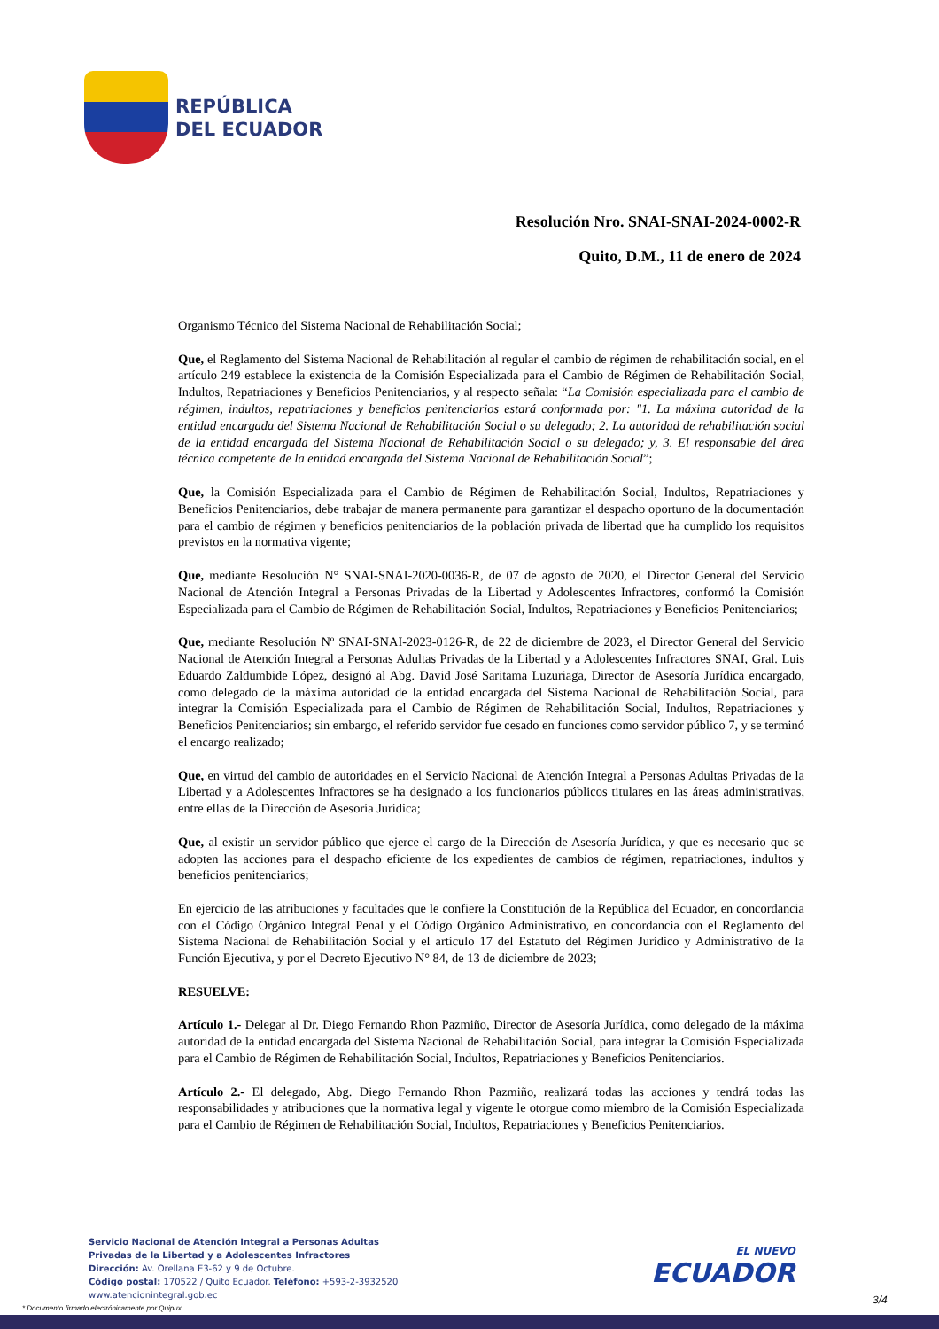REPÚBLICA
DEL ECUADOR
Resolución Nro. SNAI-SNAI-2024-0002-R
Quito, D.M., 11 de enero de 2024
Organismo Técnico del Sistema Nacional de Rehabilitación Social;
Que, el Reglamento del Sistema Nacional de Rehabilitación al regular el cambio de régimen de rehabilitación social, en el artículo 249 establece la existencia de la Comisión Especializada para el Cambio de Régimen de Rehabilitación Social, Indultos, Repatriaciones y Beneficios Penitenciarios, y al respecto señala: “La Comisión especializada para el cambio de régimen, indultos, repatriaciones y beneficios penitenciarios estará conformada por: "1. La máxima autoridad de la entidad encargada del Sistema Nacional de Rehabilitación Social o su delegado; 2. La autoridad de rehabilitación social de la entidad encargada del Sistema Nacional de Rehabilitación Social o su delegado; y, 3. El responsable del área técnica competente de la entidad encargada del Sistema Nacional de Rehabilitación Social”;
Que, la Comisión Especializada para el Cambio de Régimen de Rehabilitación Social, Indultos, Repatriaciones y Beneficios Penitenciarios, debe trabajar de manera permanente para garantizar el despacho oportuno de la documentación para el cambio de régimen y beneficios penitenciarios de la población privada de libertad que ha cumplido los requisitos previstos en la normativa vigente;
Que, mediante Resolución N° SNAI-SNAI-2020-0036-R, de 07 de agosto de 2020, el Director General del Servicio Nacional de Atención Integral a Personas Privadas de la Libertad y Adolescentes Infractores, conformó la Comisión Especializada para el Cambio de Régimen de Rehabilitación Social, Indultos, Repatriaciones y Beneficios Penitenciarios;
Que, mediante Resolución Nº SNAI-SNAI-2023-0126-R, de 22 de diciembre de 2023, el Director General del Servicio Nacional de Atención Integral a Personas Adultas Privadas de la Libertad y a Adolescentes Infractores SNAI, Gral. Luis Eduardo Zaldumbide López, designó al Abg. David José Saritama Luzuriaga, Director de Asesoría Jurídica encargado, como delegado de la máxima autoridad de la entidad encargada del Sistema Nacional de Rehabilitación Social, para integrar la Comisión Especializada para el Cambio de Régimen de Rehabilitación Social, Indultos, Repatriaciones y Beneficios Penitenciarios; sin embargo, el referido servidor fue cesado en funciones como servidor público 7, y se terminó el encargo realizado;
Que, en virtud del cambio de autoridades en el Servicio Nacional de Atención Integral a Personas Adultas Privadas de la Libertad y a Adolescentes Infractores se ha designado a los funcionarios públicos titulares en las áreas administrativas, entre ellas de la Dirección de Asesoría Jurídica;
Que, al existir un servidor público que ejerce el cargo de la Dirección de Asesoría Jurídica, y que es necesario que se adopten las acciones para el despacho eficiente de los expedientes de cambios de régimen, repatriaciones, indultos y beneficios penitenciarios;
En ejercicio de las atribuciones y facultades que le confiere la Constitución de la República del Ecuador, en concordancia con el Código Orgánico Integral Penal y el Código Orgánico Administrativo, en concordancia con el Reglamento del Sistema Nacional de Rehabilitación Social y el artículo 17 del Estatuto del Régimen Jurídico y Administrativo de la Función Ejecutiva, y por el Decreto Ejecutivo N° 84, de 13 de diciembre de 2023;
RESUELVE:
Artículo 1.- Delegar al Dr. Diego Fernando Rhon Pazmiño, Director de Asesoría Jurídica, como delegado de la máxima autoridad de la entidad encargada del Sistema Nacional de Rehabilitación Social, para integrar la Comisión Especializada para el Cambio de Régimen de Rehabilitación Social, Indultos, Repatriaciones y Beneficios Penitenciarios.
Artículo 2.- El delegado, Abg. Diego Fernando Rhon Pazmiño, realizará todas las acciones y tendrá todas las responsabilidades y atribuciones que la normativa legal y vigente le otorgue como miembro de la Comisión Especializada para el Cambio de Régimen de Rehabilitación Social, Indultos, Repatriaciones y Beneficios Penitenciarios.
Servicio Nacional de Atención Integral a Personas Adultas
Privadas de la Libertad y a Adolescentes Infractores
Dirección: Av. Orellana E3-62 y 9 de Octubre.
Código postal: 170522 / Quito Ecuador. Teléfono: +593-2-3932520
www.atencionintegral.gob.ec
EL NUEVO
ECUADOR
3/4
* Documento firmado electrónicamente por Quipux